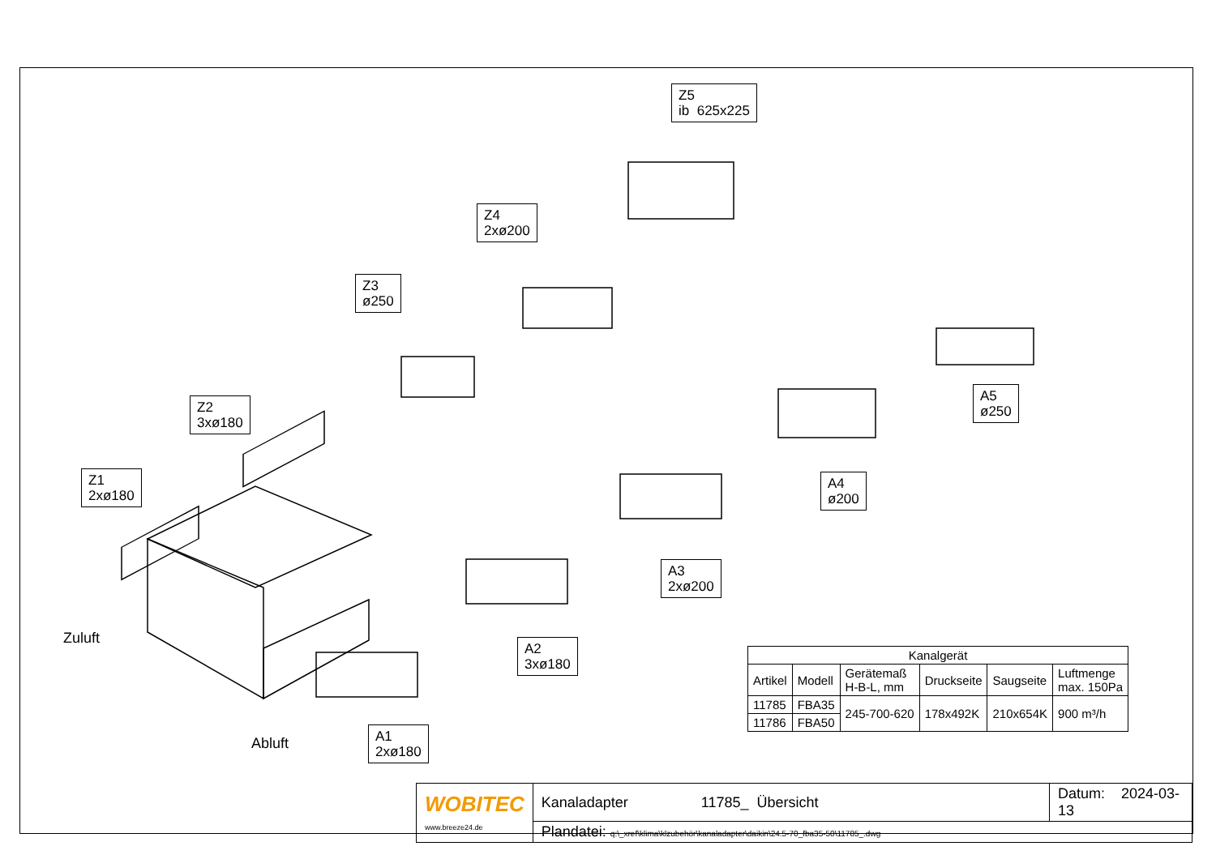Z5
ib 625x225
Z4
2xø200
Z3
ø250
Z2
3xø180
Z1
2xø180
A5
ø250
A4
ø200
A3
2xø200
A2
3xø180
A1
2xø180
Zuluft
Abluft
| Kanalgerät | | | | | |
| --- | --- | --- | --- | --- | --- |
| Artikel | Modell | Gerätemaß H-B-L, mm | Druckseite | Saugseite | Luftmenge max. 150Pa |
| 11785 | FBA35 | 245-700-620 | 178x492K | 210x654K | 900 m³/h |
| 11786 | FBA50 | | | | |
| WOBITEC www.breeze24.de | Kanaladapter 11785_ Übersicht | Datum: 2024-03-13 |
| | Plandatei: q:\_xref\klima\klzubehör\kanaladapter\daikin\24.5-70_fba35-50\11785_.dwg | |